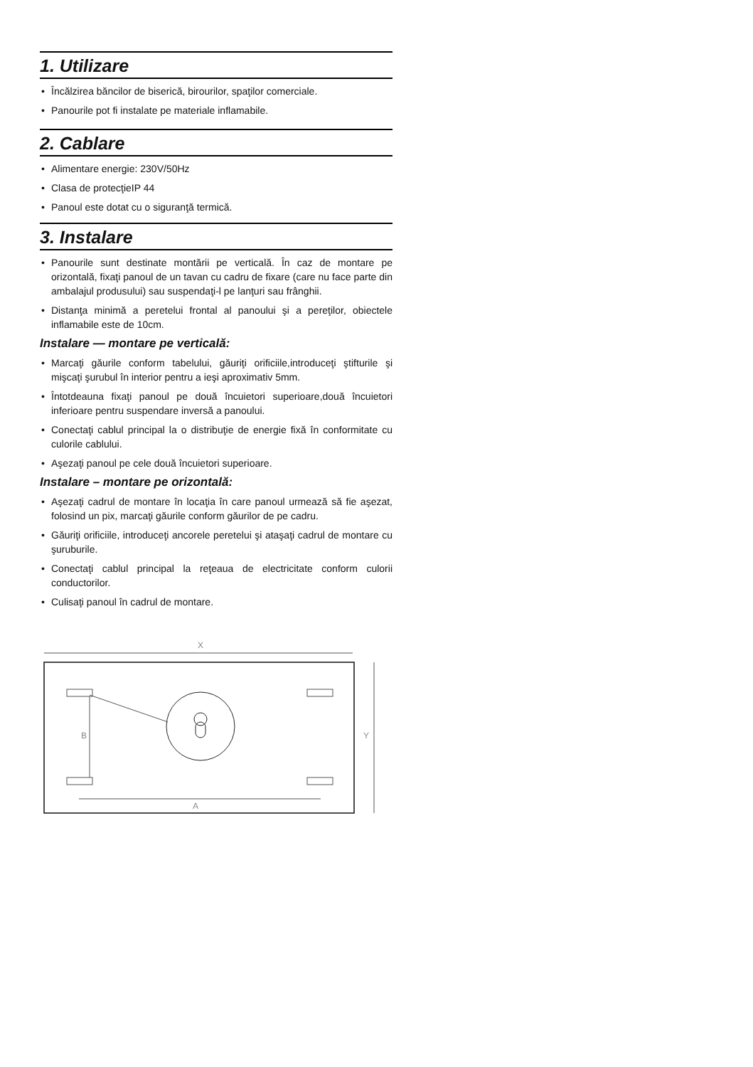1. Utilizare
• Încălzirea băncilor de biserică, birourilor, spaţilor comerciale.
• Panourile pot fi instalate pe materiale inflamabile.
2. Cablare
• Alimentare energie: 230V/50Hz
• Clasa de protecţieIP 44
• Panoul este dotat cu o siguranţă termică.
3. Instalare
• Panourile sunt destinate montării pe verticală. În caz de montare pe orizontală, fixaţi panoul de un tavan cu cadru de fixare (care nu face parte din ambalajul produsului) sau suspendaţi-l pe lanţuri sau frânghii.
• Distanţa minimă a peretelui frontal al panoului şi a pereţilor, obiectele inflamabile este de 10cm.
Instalare — montare pe verticală:
• Marcaţi găurile conform tabelului, găuriţi orificiile,introduceţi ştifturile şi mişcaţi şurubul în interior pentru a ieşi aproximativ 5mm.
• Întotdeauna fixaţi panoul pe două încuietori superioare,două încuietori inferioare pentru suspendare inversă a panoului.
• Conectaţi cablul principal la o distribuţie de energie fixă în conformitate cu culorile cablului.
• Aşezaţi panoul pe cele două încuietori superioare.
Instalare – montare pe orizontală:
• Aşezaţi cadrul de montare în locaţia în care panoul urmează să fie aşezat, folosind un pix, marcaţi găurile conform găurilor de pe cadru.
• Găuriţi orificiile, introduceţi ancorele peretelui şi ataşaţi cadrul de montare cu şuruburile.
• Conectaţi cablul principal la reţeaua de electricitate conform culorii conductorilor.
• Culisaţi panoul în cadrul de montare.
X
Y
B
A